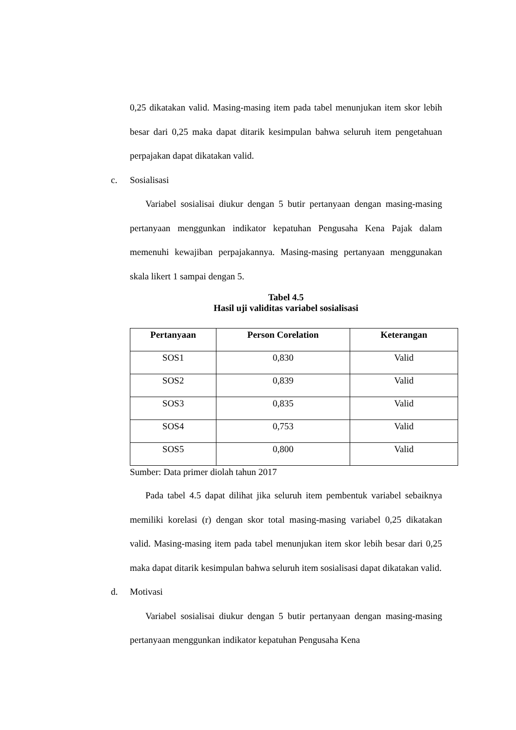0,25 dikatakan valid. Masing-masing item pada tabel menunjukan item skor lebih besar dari 0,25 maka dapat ditarik kesimpulan bahwa seluruh item pengetahuan perpajakan dapat dikatakan valid.
c. Sosialisasi
Variabel sosialisai diukur dengan 5 butir pertanyaan dengan masing-masing pertanyaan menggunkan indikator kepatuhan Pengusaha Kena Pajak dalam memenuhi kewajiban perpajakannya. Masing-masing pertanyaan menggunakan skala likert 1 sampai dengan 5.
Tabel 4.5
Hasil uji validitas variabel sosialisasi
| Pertanyaan | Person Corelation | Keterangan |
| --- | --- | --- |
| SOS1 | 0,830 | Valid |
| SOS2 | 0,839 | Valid |
| SOS3 | 0,835 | Valid |
| SOS4 | 0,753 | Valid |
| SOS5 | 0,800 | Valid |
Sumber: Data primer diolah tahun 2017
Pada tabel 4.5 dapat dilihat jika seluruh item pembentuk variabel sebaiknya memiliki korelasi (r) dengan skor total masing-masing variabel 0,25 dikatakan valid. Masing-masing item pada tabel menunjukan item skor lebih besar dari 0,25 maka dapat ditarik kesimpulan bahwa seluruh item sosialisasi dapat dikatakan valid.
d. Motivasi
Variabel sosialisai diukur dengan 5 butir pertanyaan dengan masing-masing pertanyaan menggunkan indikator kepatuhan Pengusaha Kena